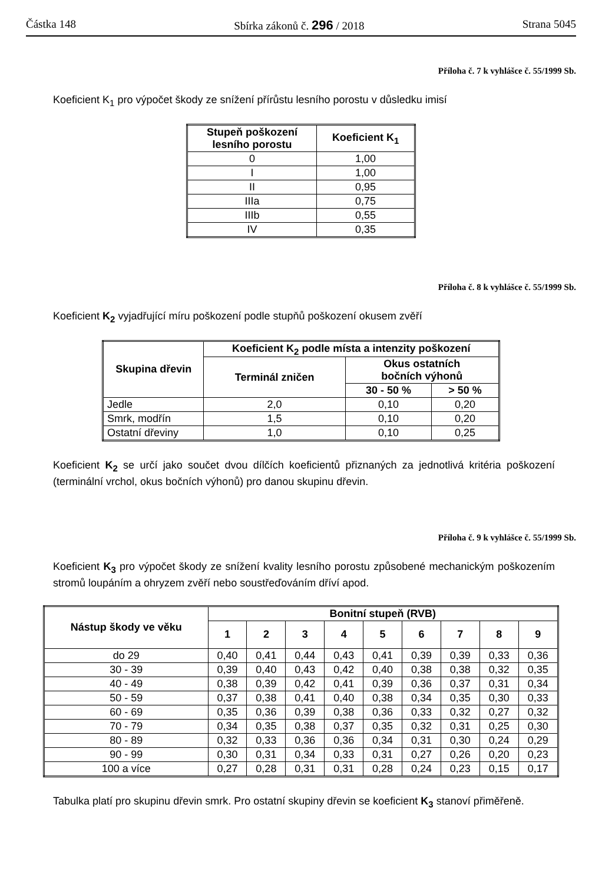Částka 148 Sbírka zákonů č. 296 / 2018 Strana 5045
Příloha č. 7 k vyhlášce č. 55/1999 Sb.
Koeficient K<sub>1</sub> pro výpočet škody ze snížení přírůstu lesního porostu v důsledku imisí
| Stupeň poškození lesního porostu | Koeficient K<sub>1</sub> |
| --- | --- |
| 0 | 1,00 |
| I | 1,00 |
| II | 0,95 |
| IIIa | 0,75 |
| IIIb | 0,55 |
| IV | 0,35 |
Příloha č. 8 k vyhlášce č. 55/1999 Sb.
Koeficient K<sub>2</sub> vyjadřující míru poškození podle stupňů poškození okusem zvěří
| Skupina dřevin | Koeficient K<sub>2</sub> podle místa a intenzity poškození | | |
| --- | --- | --- | --- |
| | Terminál zničen | Okus ostatních bočních výhonů | |
| | | 30 - 50 % | > 50 % |
| Jedle | 2,0 | 0,10 | 0,20 |
| Smrk, modřín | 1,5 | 0,10 | 0,20 |
| Ostatní dřeviny | 1,0 | 0,10 | 0,25 |
Koeficient K<sub>2</sub> se určí jako součet dvou dílčích koeficientů přiznaných za jednotlivá kritéria poškození (terminální vrchol, okus bočních výhonů) pro danou skupinu dřevin.
Příloha č. 9 k vyhlášce č. 55/1999 Sb.
Koeficient K<sub>3</sub> pro výpočet škody ze snížení kvality lesního porostu způsobené mechanickým poškozením stromů loupáním a ohryzem zvěří nebo soustřeďováním dříví apod.
| Nástup škody ve věku | Bonitní stupeň (RVB) | | | | | | | | |
| --- | --- | --- | --- | --- | --- | --- | --- | --- | --- |
| | 1 | 2 | 3 | 4 | 5 | 6 | 7 | 8 | 9 |
| do 29 | 0,40 | 0,41 | 0,44 | 0,43 | 0,41 | 0,39 | 0,39 | 0,33 | 0,36 |
| 30 - 39 | 0,39 | 0,40 | 0,43 | 0,42 | 0,40 | 0,38 | 0,38 | 0,32 | 0,35 |
| 40 - 49 | 0,38 | 0,39 | 0,42 | 0,41 | 0,39 | 0,36 | 0,37 | 0,31 | 0,34 |
| 50 - 59 | 0,37 | 0,38 | 0,41 | 0,40 | 0,38 | 0,34 | 0,35 | 0,30 | 0,33 |
| 60 - 69 | 0,35 | 0,36 | 0,39 | 0,38 | 0,36 | 0,33 | 0,32 | 0,27 | 0,32 |
| 70 - 79 | 0,34 | 0,35 | 0,38 | 0,37 | 0,35 | 0,32 | 0,31 | 0,25 | 0,30 |
| 80 - 89 | 0,32 | 0,33 | 0,36 | 0,36 | 0,34 | 0,31 | 0,30 | 0,24 | 0,29 |
| 90 - 99 | 0,30 | 0,31 | 0,34 | 0,33 | 0,31 | 0,27 | 0,26 | 0,20 | 0,23 |
| 100 a více | 0,27 | 0,28 | 0,31 | 0,31 | 0,28 | 0,24 | 0,23 | 0,15 | 0,17 |
Tabulka platí pro skupinu dřevin smrk. Pro ostatní skupiny dřevin se koeficient K<sub>3</sub> stanoví přiměřeně.